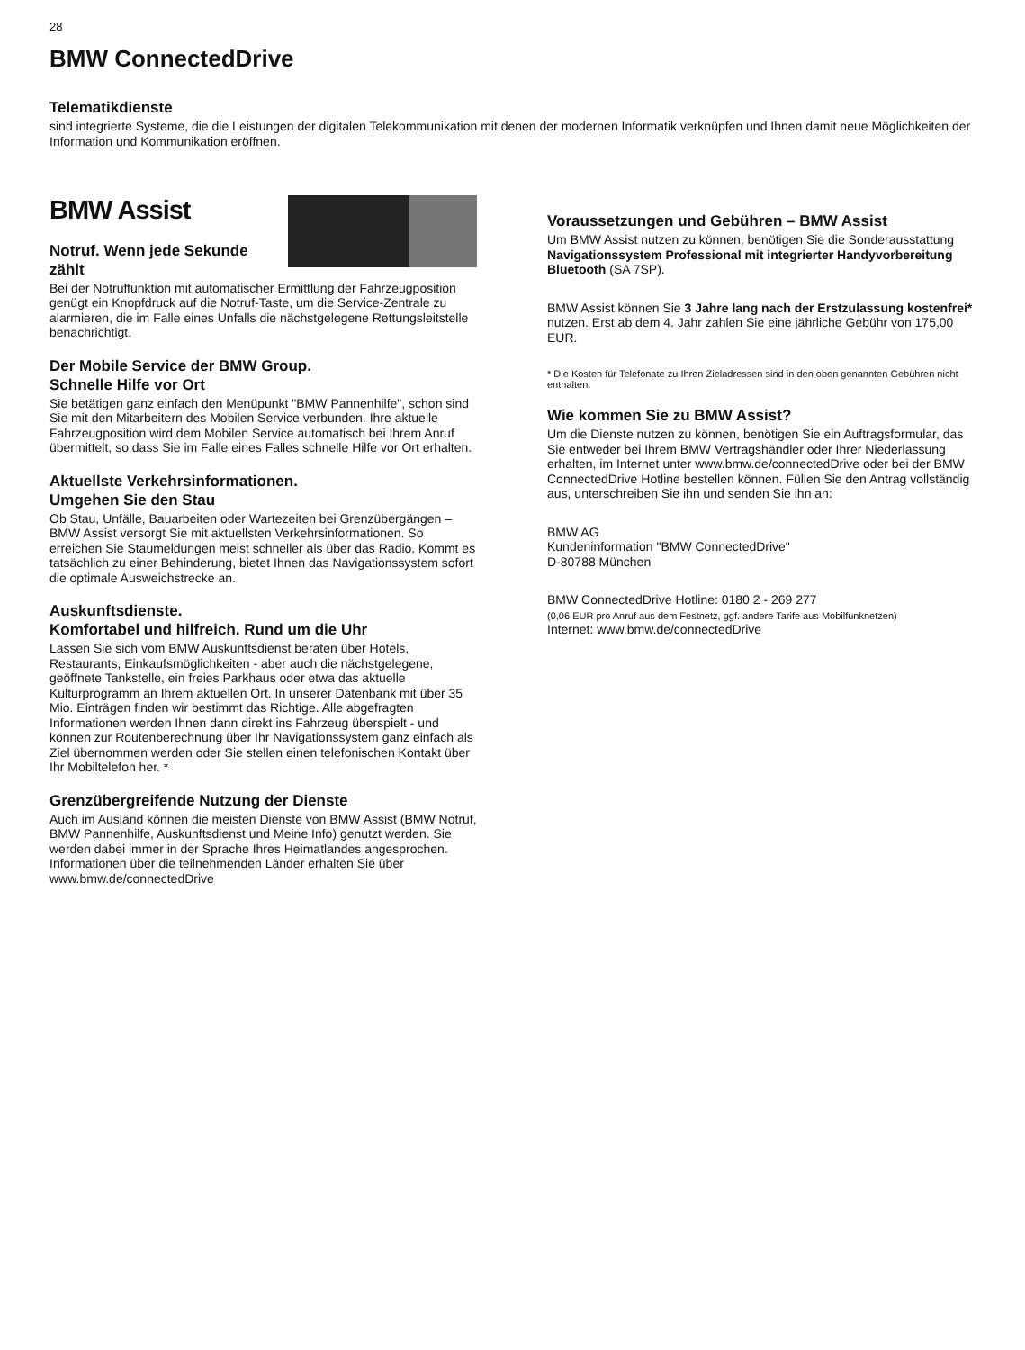28
BMW ConnectedDrive
Telematikdienste
sind integrierte Systeme, die die Leistungen der digitalen Telekommunikation mit denen der modernen Informatik verknüpfen und Ihnen damit neue Möglichkeiten der Information und Kommunikation eröffnen.
BMW Assist
Notruf. Wenn jede Sekunde zählt
Bei der Notruffunktion mit automatischer Ermittlung der Fahrzeugposition genügt ein Knopfdruck auf die Notruf-Taste, um die Service-Zentrale zu alarmieren, die im Falle eines Unfalls die nächstgelegene Rettungsleitstelle benachrichtigt.
Der Mobile Service der BMW Group.
Schnelle Hilfe vor Ort
Sie betätigen ganz einfach den Menüpunkt "BMW Pannenhilfe", schon sind Sie mit den Mitarbeitern des Mobilen Service verbunden. Ihre aktuelle Fahrzeugposition wird dem Mobilen Service automatisch bei Ihrem Anruf übermittelt, so dass Sie im Falle eines Falles schnelle Hilfe vor Ort erhalten.
Aktuellste Verkehrsinformationen.
Umgehen Sie den Stau
Ob Stau, Unfälle, Bauarbeiten oder Wartezeiten bei Grenzübergängen – BMW Assist versorgt Sie mit aktuellsten Verkehrsinformationen. So erreichen Sie Staumeldungen meist schneller als über das Radio. Kommt es tatsächlich zu einer Behinderung, bietet Ihnen das Navigationssystem sofort die optimale Ausweichstrecke an.
Auskunftsdienste.
Komfortabel und hilfreich. Rund um die Uhr
Lassen Sie sich vom BMW Auskunftsdienst beraten über Hotels, Restaurants, Einkaufsmöglichkeiten - aber auch die nächstgelegene, geöffnete Tankstelle, ein freies Parkhaus oder etwa das aktuelle Kulturprogramm an Ihrem aktuellen Ort. In unserer Datenbank mit über 35 Mio. Einträgen finden wir bestimmt das Richtige. Alle abgefragten Informationen werden Ihnen dann direkt ins Fahrzeug überspielt - und können zur Routenberechnung über Ihr Navigationssystem ganz einfach als Ziel übernommen werden oder Sie stellen einen telefonischen Kontakt über Ihr Mobiltelefon her. *
Grenzübergreifende Nutzung der Dienste
Auch im Ausland können die meisten Dienste von BMW Assist (BMW Notruf, BMW Pannenhilfe, Auskunftsdienst und Meine Info) genutzt werden. Sie werden dabei immer in der Sprache Ihres Heimatlandes angesprochen. Informationen über die teilnehmenden Länder erhalten Sie über www.bmw.de/connectedDrive
Voraussetzungen und Gebühren – BMW Assist
Um BMW Assist nutzen zu können, benötigen Sie die Sonderausstattung Navigationssystem Professional mit integrierter Handyvorbereitung Bluetooth (SA 7SP).
BMW Assist können Sie 3 Jahre lang nach der Erstzulassung kostenfrei* nutzen. Erst ab dem 4. Jahr zahlen Sie eine jährliche Gebühr von 175,00 EUR.
* Die Kosten für Telefonate zu Ihren Zieladressen sind in den oben genannten Gebühren nicht enthalten.
Wie kommen Sie zu BMW Assist?
Um die Dienste nutzen zu können, benötigen Sie ein Auftragsformular, das Sie entweder bei Ihrem BMW Vertragshändler oder Ihrer Niederlassung erhalten, im Internet unter www.bmw.de/connectedDrive oder bei der BMW ConnectedDrive Hotline bestellen können. Füllen Sie den Antrag vollständig aus, unterschreiben Sie ihn und senden Sie ihn an:
BMW AG
Kundeninformation "BMW ConnectedDrive"
D-80788 München
BMW ConnectedDrive Hotline: 0180 2 - 269 277
(0,06 EUR pro Anruf aus dem Festnetz, ggf. andere Tarife aus Mobilfunknetzen)
Internet: www.bmw.de/connectedDrive